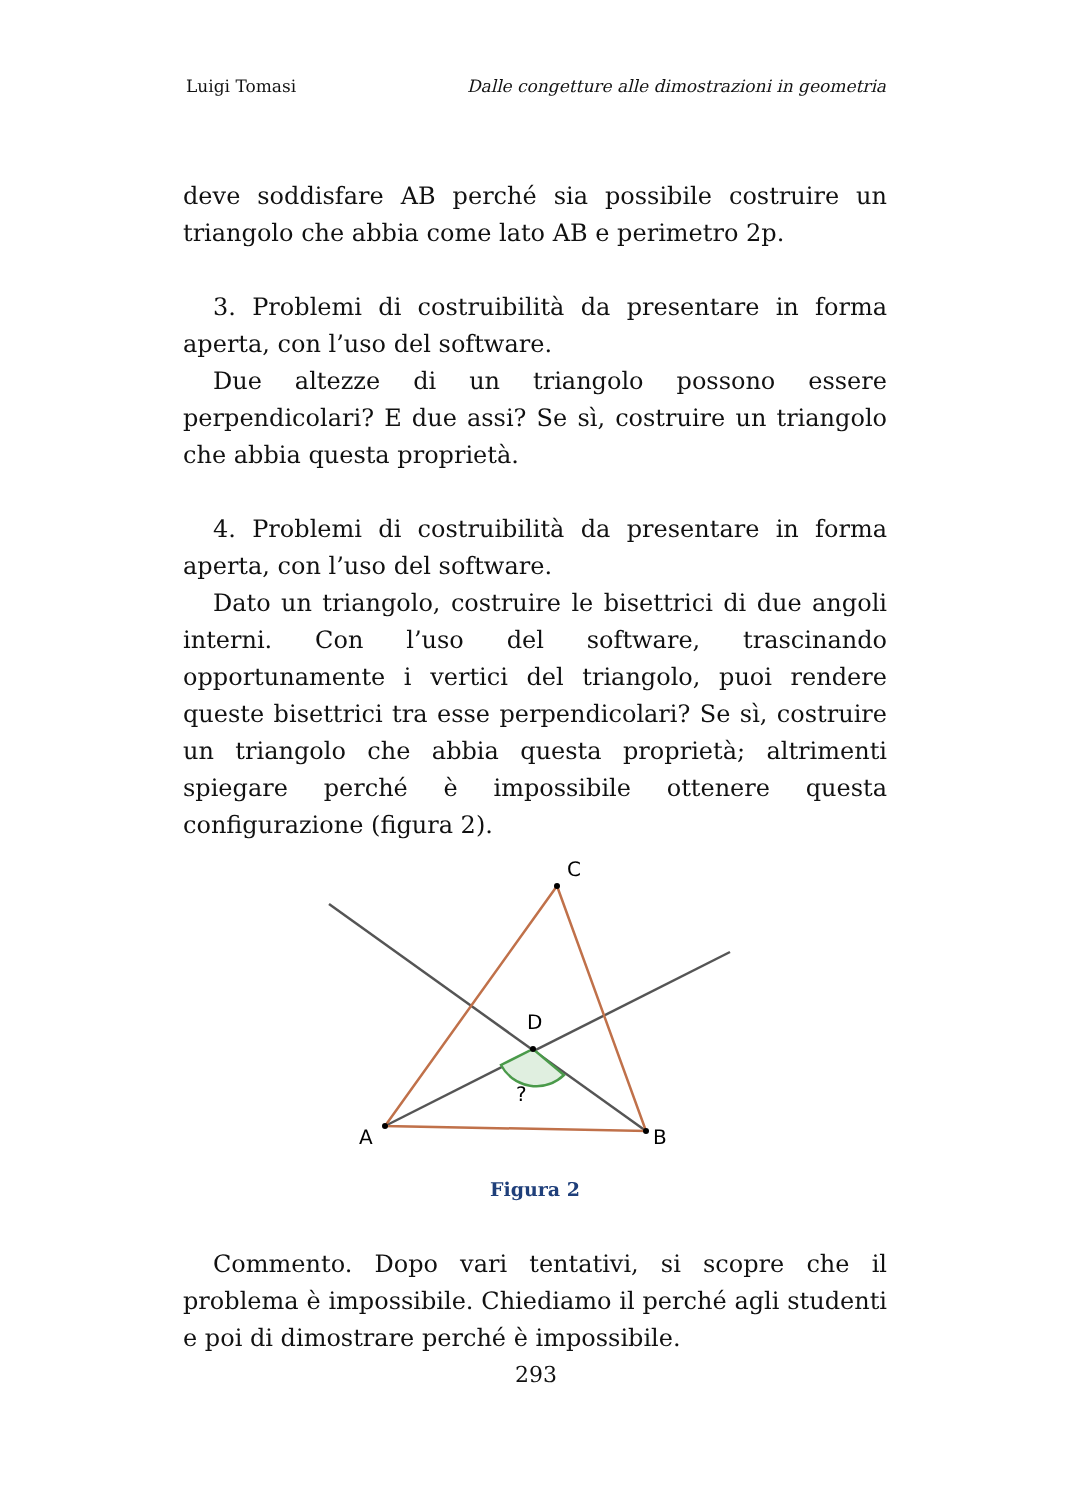Luigi Tomasi Dalle congetture alle dimostrazioni in geometria
deve soddisfare AB perché sia possibile costruire un triangolo che abbia come lato AB e perimetro 2p.
3. Problemi di costruibilità da presentare in forma aperta, con l’uso del software.
Due altezze di un triangolo possono essere perpendicolari? E due assi? Se sì, costruire un triangolo che abbia questa proprietà.
4. Problemi di costruibilità da presentare in forma aperta, con l’uso del software.
Dato un triangolo, costruire le bisettrici di due angoli interni. Con l’uso del software, trascinando opportunamente i vertici del triangolo, puoi rendere queste bisettrici tra esse perpendicolari? Se sì, costruire un triangolo che abbia questa proprietà; altrimenti spiegare perché è impossibile ottenere questa configurazione (figura 2).
C
D
A
B
?
Figura 2
Commento. Dopo vari tentativi, si scopre che il problema è impossibile. Chiediamo il perché agli studenti e poi di dimostrare perché è impossibile.
293